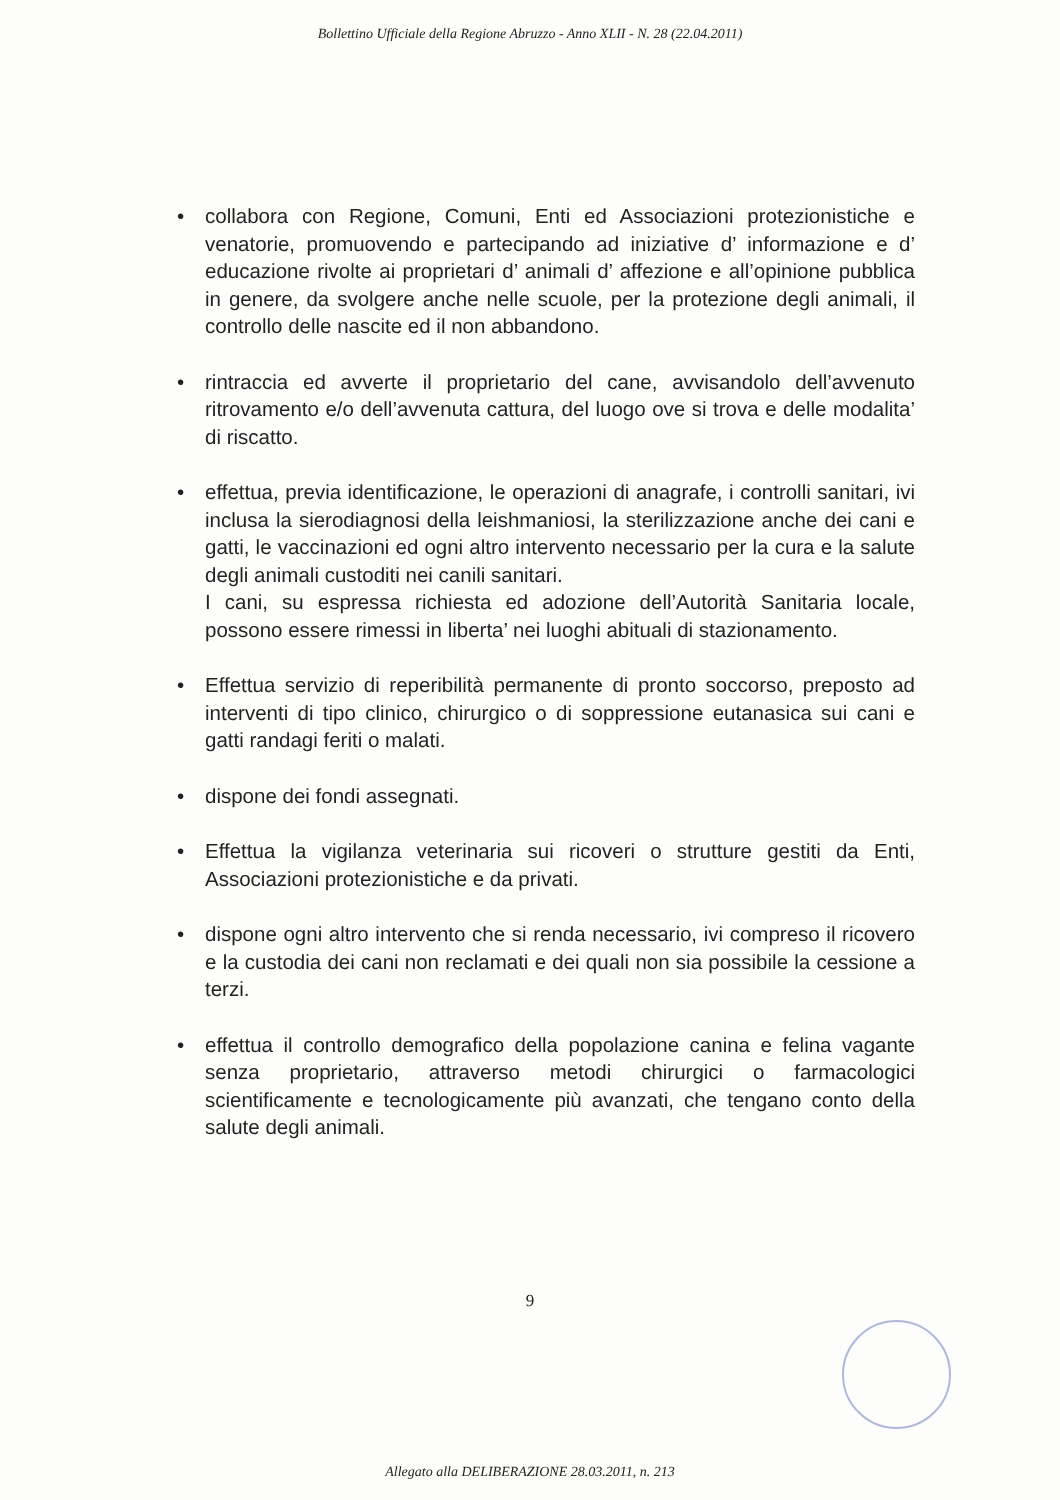Bollettino Ufficiale della Regione Abruzzo - Anno XLII - N. 28 (22.04.2011)
• collabora con Regione, Comuni, Enti ed Associazioni protezionistiche e venatorie, promuovendo e partecipando ad iniziative d’ informazione e d’ educazione rivolte ai proprietari d’ animali d’ affezione e all’opinione pubblica in genere, da svolgere anche nelle scuole, per la protezione degli animali, il controllo delle nascite ed il non abbandono.
• rintraccia ed avverte il proprietario del cane, avvisandolo dell’avvenuto ritrovamento e/o dell’avvenuta cattura, del luogo ove si trova e delle modalita’ di riscatto.
• effettua, previa identificazione, le operazioni di anagrafe, i controlli sanitari, ivi inclusa la sierodiagnosi della leishmaniosi, la sterilizzazione anche dei cani e gatti, le vaccinazioni ed ogni altro intervento necessario per la cura e la salute degli animali custoditi nei canili sanitari.
I cani, su espressa richiesta ed adozione dell’Autorità Sanitaria locale, possono essere rimessi in liberta’ nei luoghi abituali di stazionamento.
• Effettua servizio di reperibilità permanente di pronto soccorso, preposto ad interventi di tipo clinico, chirurgico o di soppressione eutanasica sui cani e gatti randagi feriti o malati.
• dispone dei fondi assegnati.
• Effettua la vigilanza veterinaria sui ricoveri o strutture gestiti da Enti, Associazioni protezionistiche e da privati.
• dispone ogni altro intervento che si renda necessario, ivi compreso il ricovero e la custodia dei cani non reclamati e dei quali non sia possibile la cessione a terzi.
• effettua il controllo demografico della popolazione canina e felina vagante senza proprietario, attraverso metodi chirurgici o farmacologici scientificamente e tecnologicamente più avanzati, che tengano conto della salute degli animali.
9
Allegato alla DELIBERAZIONE 28.03.2011, n. 213